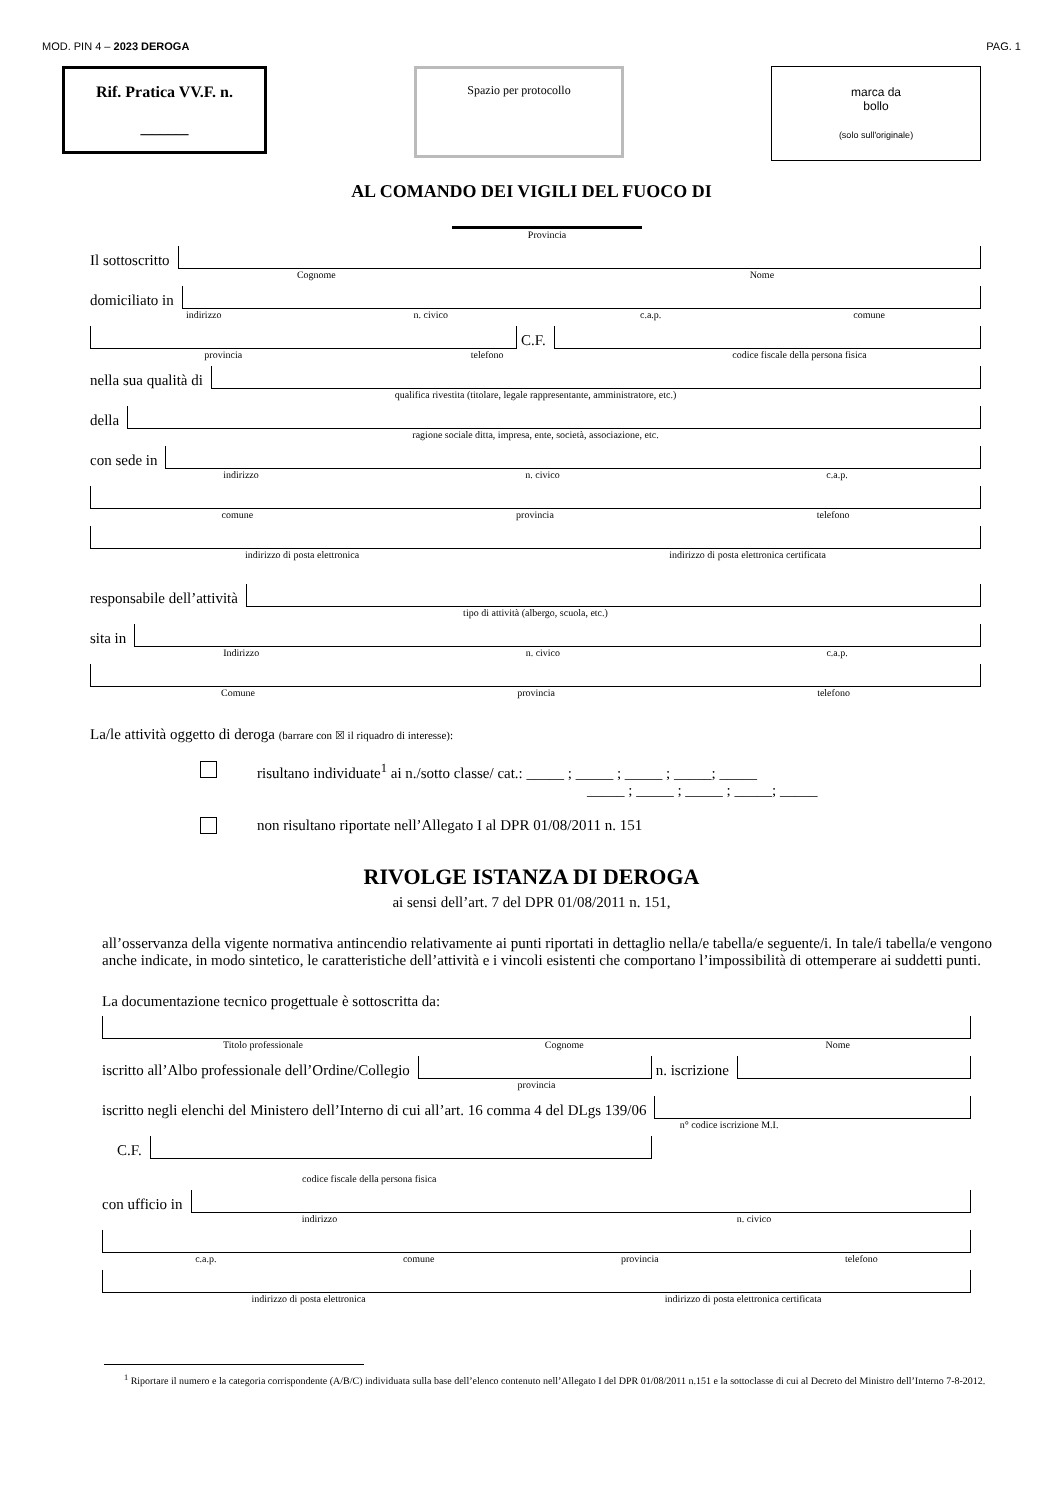MOD. PIN 4 – 2023 DEROGA PAG. 1
Rif. Pratica VV.F. n.
______
Spazio per protocollo
marca da
bollo
(solo sull'originale)
AL COMANDO DEI VIGILI DEL FUOCO DI
Provincia
Il sottoscritto
Cognome Nome
domiciliato in
indirizzo n. civico c.a.p. comune
C.F.
provincia telefono codice fiscale della persona fisica
nella sua qualità di
qualifica rivestita (titolare, legale rappresentante, amministratore, etc.)
della
ragione sociale ditta, impresa, ente, società, associazione, etc.
con sede in
indirizzo n. civico c.a.p.
comune provincia telefono
indirizzo di posta elettronica indirizzo di posta elettronica certificata
responsabile dell’attività
tipo di attività (albergo, scuola, etc.)
sita in
Indirizzo n. civico c.a.p.
Comune provincia telefono
La/le attività oggetto di deroga (barrare con ☒ il riquadro di interesse):
risultano individuate<sup>1</sup> ai n./sotto classe/ cat.: _____ ; _____ ; _____ ; _____; _____
_____ ; _____ ; _____ ; _____; _____
non risultano riportate nell’Allegato I al DPR 01/08/2011 n. 151
RIVOLGE ISTANZA DI DEROGA
ai sensi dell’art. 7 del DPR 01/08/2011 n. 151,
all’osservanza della vigente normativa antincendio relativamente ai punti riportati in dettaglio nella/e tabella/e seguente/i. In tale/i tabella/e vengono anche indicate, in modo sintetico, le caratteristiche dell’attività e i vincoli esistenti che comportano l’impossibilità di ottemperare ai suddetti punti.
La documentazione tecnico progettuale è sottoscritta da:
Titolo professionale Cognome Nome
iscritto all’Albo professionale dell’Ordine/Collegio
n. iscrizione
provincia
iscritto negli elenchi del Ministero dell’Interno di cui all’art. 16 comma 4 del DLgs 139/06
n° codice iscrizione M.I.
C.F.
codice fiscale della persona fisica
con ufficio in
indirizzo n. civico
c.a.p. comune provincia telefono
indirizzo di posta elettronica indirizzo di posta elettronica certificata
<sup>1</sup> Riportare il numero e la categoria corrispondente (A/B/C) individuata sulla base dell’elenco contenuto nell’Allegato I del DPR 01/08/2011 n.151 e la sottoclasse di cui al Decreto del Ministro dell’Interno 7-8-2012.